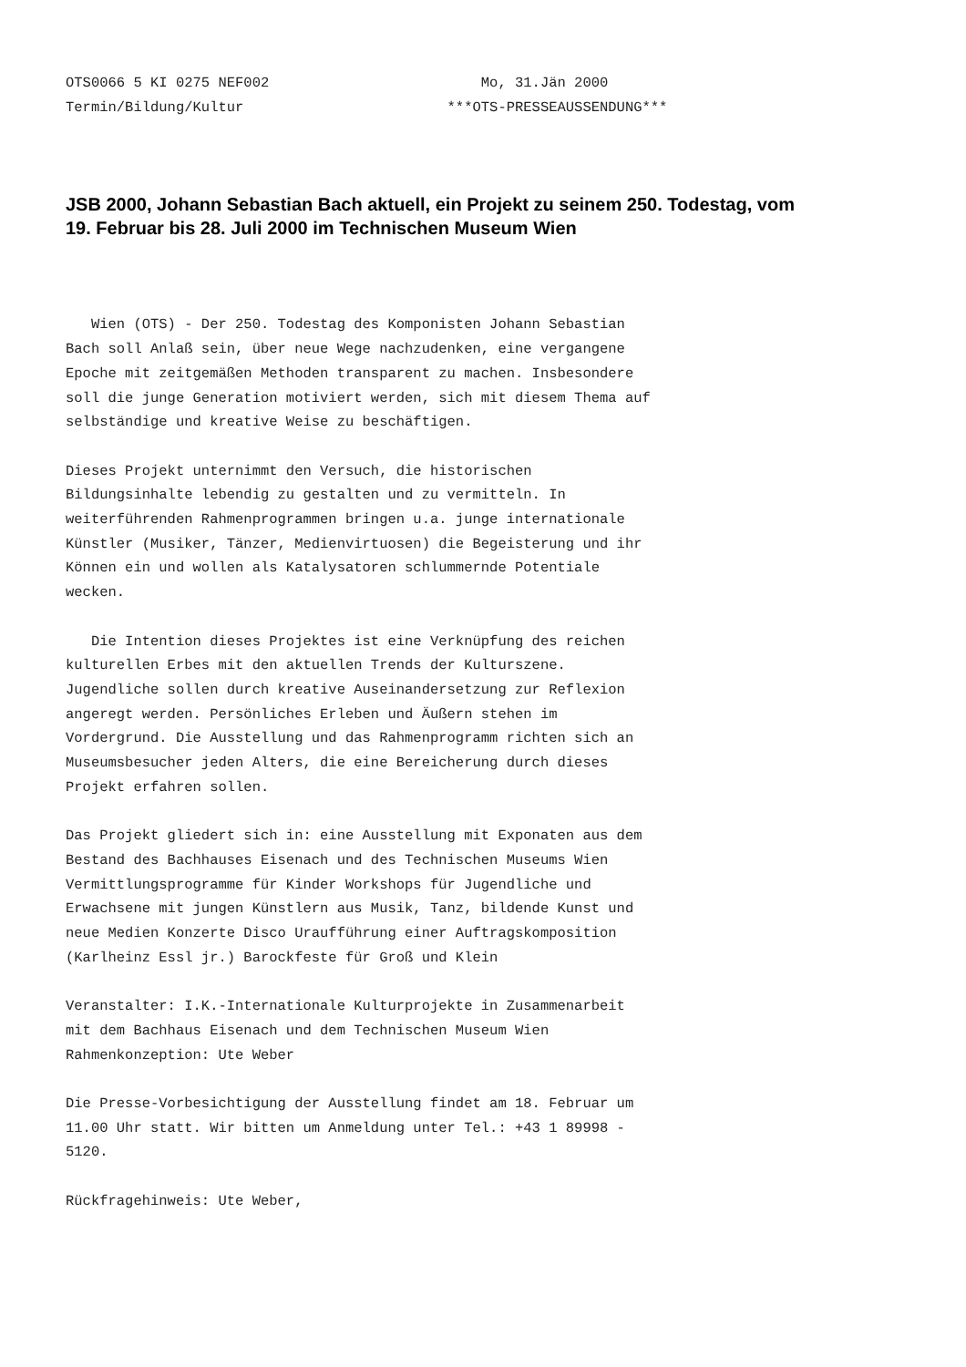OTS0066 5 KI 0275 NEF002                         Mo, 31.Jän 2000
Termin/Bildung/Kultur                        ***OTS-PRESSEAUSSENDUNG***
JSB 2000, Johann Sebastian Bach aktuell, ein Projekt zu seinem 250. Todestag, vom 19. Februar bis 28. Juli 2000 im Technischen Museum Wien
   Wien (OTS) - Der 250. Todestag des Komponisten Johann Sebastian
Bach soll Anlaß sein, über neue Wege nachzudenken, eine vergangene
Epoche mit zeitgemäßen Methoden transparent zu machen. Insbesondere
soll die junge Generation motiviert werden, sich mit diesem Thema auf
selbständige und kreative Weise zu beschäftigen.

Dieses Projekt unternimmt den Versuch, die historischen
Bildungsinhalte lebendig zu gestalten und zu vermitteln. In
weiterführenden Rahmenprogrammen bringen u.a. junge internationale
Künstler (Musiker, Tänzer, Medienvirtuosen) die Begeisterung und ihr
Können ein und wollen als Katalysatoren schlummernde Potentiale
wecken.

   Die Intention dieses Projektes ist eine Verknüpfung des reichen
kulturellen Erbes mit den aktuellen Trends der Kulturszene.
Jugendliche sollen durch kreative Auseinandersetzung zur Reflexion
angeregt werden. Persönliches Erleben und Äußern stehen im
Vordergrund. Die Ausstellung und das Rahmenprogramm richten sich an
Museumsbesucher jeden Alters, die eine Bereicherung durch dieses
Projekt erfahren sollen.

Das Projekt gliedert sich in: eine Ausstellung mit Exponaten aus dem
Bestand des Bachhauses Eisenach und des Technischen Museums Wien
Vermittlungsprogramme für Kinder Workshops für Jugendliche und
Erwachsene mit jungen Künstlern aus Musik, Tanz, bildende Kunst und
neue Medien Konzerte Disco Uraufführung einer Auftragskomposition
(Karlheinz Essl jr.) Barockfeste für Groß und Klein

Veranstalter: I.K.-Internationale Kulturprojekte in Zusammenarbeit
mit dem Bachhaus Eisenach und dem Technischen Museum Wien
Rahmenkonzeption: Ute Weber

Die Presse-Vorbesichtigung der Ausstellung findet am 18. Februar um
11.00 Uhr statt. Wir bitten um Anmeldung unter Tel.: +43 1 89998 -
5120.

Rückfragehinweis: Ute Weber,